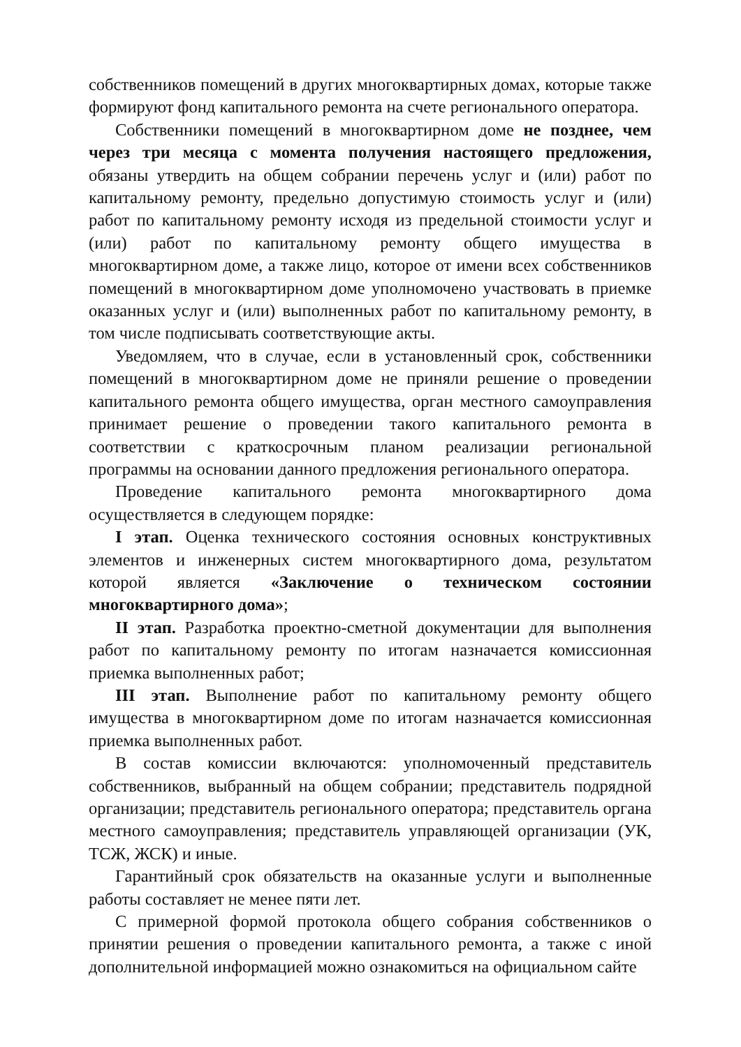собственников помещений в других многоквартирных домах, которые также формируют фонд капитального ремонта на счете регионального оператора.
Собственники помещений в многоквартирном доме не позднее, чем через три месяца с момента получения настоящего предложения, обязаны утвердить на общем собрании перечень услуг и (или) работ по капитальному ремонту, предельно допустимую стоимость услуг и (или) работ по капитальному ремонту исходя из предельной стоимости услуг и (или) работ по капитальному ремонту общего имущества в многоквартирном доме, а также лицо, которое от имени всех собственников помещений в многоквартирном доме уполномочено участвовать в приемке оказанных услуг и (или) выполненных работ по капитальному ремонту, в том числе подписывать соответствующие акты.
Уведомляем, что в случае, если в установленный срок, собственники помещений в многоквартирном доме не приняли решение о проведении капитального ремонта общего имущества, орган местного самоуправления принимает решение о проведении такого капитального ремонта в соответствии с краткосрочным планом реализации региональной программы на основании данного предложения регионального оператора.
Проведение капитального ремонта многоквартирного дома осуществляется в следующем порядке:
I этап. Оценка технического состояния основных конструктивных элементов и инженерных систем многоквартирного дома, результатом которой является «Заключение о техническом состоянии многоквартирного дома»;
II этап. Разработка проектно-сметной документации для выполнения работ по капитальному ремонту по итогам назначается комиссионная приемка выполненных работ;
III этап. Выполнение работ по капитальному ремонту общего имущества в многоквартирном доме по итогам назначается комиссионная приемка выполненных работ.
В состав комиссии включаются: уполномоченный представитель собственников, выбранный на общем собрании; представитель подрядной организации; представитель регионального оператора; представитель органа местного самоуправления; представитель управляющей организации (УК, ТСЖ, ЖСК) и иные.
Гарантийный срок обязательств на оказанные услуги и выполненные работы составляет не менее пяти лет.
С примерной формой протокола общего собрания собственников о принятии решения о проведении капитального ремонта, а также с иной дополнительной информацией можно ознакомиться на официальном сайте